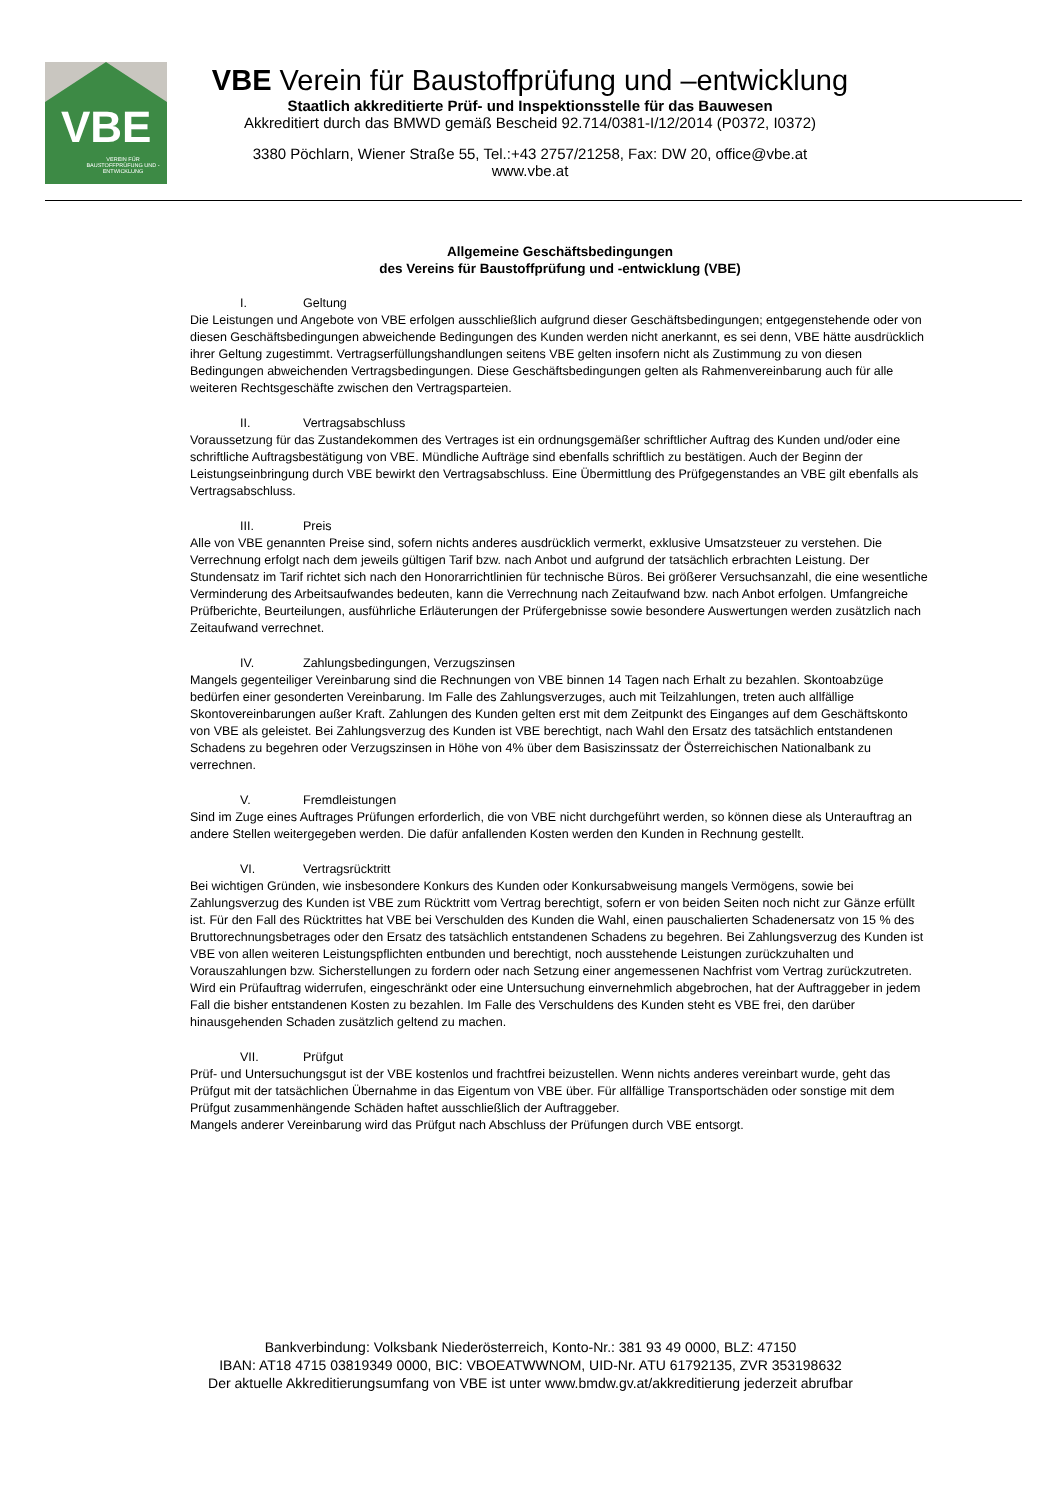VBE
VEREIN FÜR BAUSTOFFPRÜFUNG UND -ENTWICKLUNG
VBE Verein für Baustoffprüfung und –entwicklung
Staatlich akkreditierte Prüf- und Inspektionsstelle für das Bauwesen
Akkreditiert durch das BMWD gemäß Bescheid 92.714/0381-I/12/2014 (P0372, I0372)
3380 Pöchlarn, Wiener Straße 55, Tel.:+43 2757/21258, Fax: DW 20, office@vbe.at
www.vbe.at
Allgemeine Geschäftsbedingungen
des Vereins für Baustoffprüfung und -entwicklung (VBE)
I. Geltung
Die Leistungen und Angebote von VBE erfolgen ausschließlich aufgrund dieser Geschäftsbedingungen; entgegenstehende oder von diesen Geschäftsbedingungen abweichende Bedingungen des Kunden werden nicht anerkannt, es sei denn, VBE hätte ausdrücklich ihrer Geltung zugestimmt. Vertragserfüllungshandlungen seitens VBE gelten insofern nicht als Zustimmung zu von diesen Bedingungen abweichenden Vertragsbedingungen. Diese Geschäftsbedingungen gelten als Rahmenvereinbarung auch für alle weiteren Rechtsgeschäfte zwischen den Vertragsparteien.
II. Vertragsabschluss
Voraussetzung für das Zustandekommen des Vertrages ist ein ordnungsgemäßer schriftlicher Auftrag des Kunden und/oder eine schriftliche Auftragsbestätigung von VBE. Mündliche Aufträge sind ebenfalls schriftlich zu bestätigen. Auch der Beginn der Leistungseinbringung durch VBE bewirkt den Vertragsabschluss. Eine Übermittlung des Prüfgegenstandes an VBE gilt ebenfalls als Vertragsabschluss.
III. Preis
Alle von VBE genannten Preise sind, sofern nichts anderes ausdrücklich vermerkt, exklusive Umsatzsteuer zu verstehen. Die Verrechnung erfolgt nach dem jeweils gültigen Tarif bzw. nach Anbot und aufgrund der tatsächlich erbrachten Leistung. Der Stundensatz im Tarif richtet sich nach den Honorarrichtlinien für technische Büros. Bei größerer Versuchsanzahl, die eine wesentliche Verminderung des Arbeitsaufwandes bedeuten, kann die Verrechnung nach Zeitaufwand bzw. nach Anbot erfolgen. Umfangreiche Prüfberichte, Beurteilungen, ausführliche Erläuterungen der Prüfergebnisse sowie besondere Auswertungen werden zusätzlich nach Zeitaufwand verrechnet.
IV. Zahlungsbedingungen, Verzugszinsen
Mangels gegenteiliger Vereinbarung sind die Rechnungen von VBE binnen 14 Tagen nach Erhalt zu bezahlen. Skontoabzüge bedürfen einer gesonderten Vereinbarung. Im Falle des Zahlungsverzuges, auch mit Teilzahlungen, treten auch allfällige Skontovereinbarungen außer Kraft. Zahlungen des Kunden gelten erst mit dem Zeitpunkt des Einganges auf dem Geschäftskonto von VBE als geleistet. Bei Zahlungsverzug des Kunden ist VBE berechtigt, nach Wahl den Ersatz des tatsächlich entstandenen Schadens zu begehren oder Verzugszinsen in Höhe von 4% über dem Basiszinssatz der Österreichischen Nationalbank zu verrechnen.
V. Fremdleistungen
Sind im Zuge eines Auftrages Prüfungen erforderlich, die von VBE nicht durchgeführt werden, so können diese als Unterauftrag an andere Stellen weitergegeben werden. Die dafür anfallenden Kosten werden den Kunden in Rechnung gestellt.
VI. Vertragsrücktritt
Bei wichtigen Gründen, wie insbesondere Konkurs des Kunden oder Konkursabweisung mangels Vermögens, sowie bei Zahlungsverzug des Kunden ist VBE zum Rücktritt vom Vertrag berechtigt, sofern er von beiden Seiten noch nicht zur Gänze erfüllt ist. Für den Fall des Rücktrittes hat VBE bei Verschulden des Kunden die Wahl, einen pauschalierten Schadenersatz von 15 % des Bruttorechnungsbetrages oder den Ersatz des tatsächlich entstandenen Schadens zu begehren. Bei Zahlungsverzug des Kunden ist VBE von allen weiteren Leistungspflichten entbunden und berechtigt, noch ausstehende Leistungen zurückzuhalten und Vorauszahlungen bzw. Sicherstellungen zu fordern oder nach Setzung einer angemessenen Nachfrist vom Vertrag zurückzutreten. Wird ein Prüfauftrag widerrufen, eingeschränkt oder eine Untersuchung einvernehmlich abgebrochen, hat der Auftraggeber in jedem Fall die bisher entstandenen Kosten zu bezahlen. Im Falle des Verschuldens des Kunden steht es VBE frei, den darüber hinausgehenden Schaden zusätzlich geltend zu machen.
VII. Prüfgut
Prüf- und Untersuchungsgut ist der VBE kostenlos und frachtfrei beizustellen. Wenn nichts anderes vereinbart wurde, geht das Prüfgut mit der tatsächlichen Übernahme in das Eigentum von VBE über. Für allfällige Transportschäden oder sonstige mit dem Prüfgut zusammenhängende Schäden haftet ausschließlich der Auftraggeber.
Mangels anderer Vereinbarung wird das Prüfgut nach Abschluss der Prüfungen durch VBE entsorgt.
Bankverbindung: Volksbank Niederösterreich, Konto-Nr.: 381 93 49 0000, BLZ: 47150
IBAN: AT18 4715 03819349 0000, BIC: VBOEATWWNOM, UID-Nr. ATU 61792135, ZVR 353198632
Der aktuelle Akkreditierungsumfang von VBE ist unter www.bmdw.gv.at/akkreditierung jederzeit abrufbar